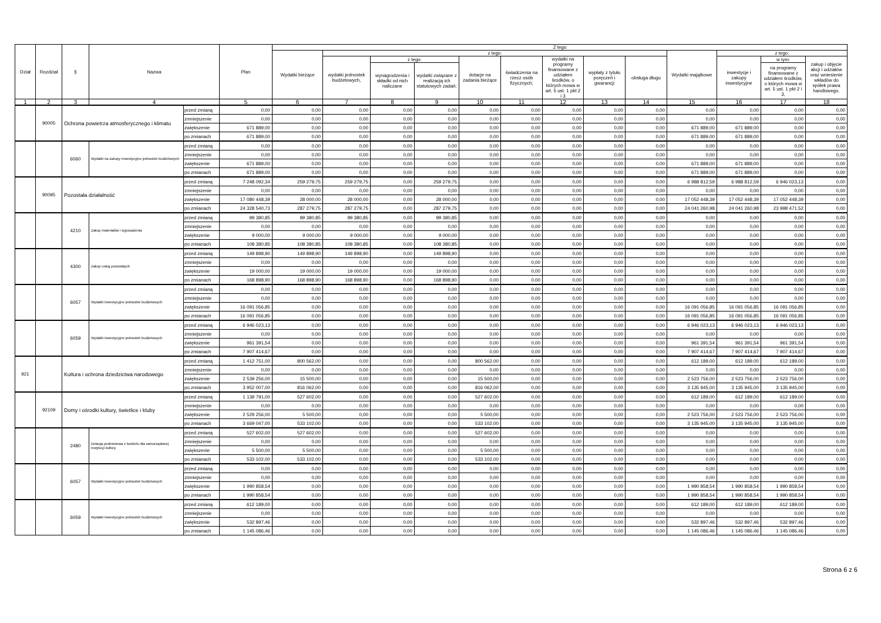| Dział | Rozdział | § | Nazwa | | Plan | Z tego | | | | | | | | | | | | |
| --- | --- | --- | --- | --- | --- | --- | --- | --- | --- | --- | --- | --- | --- | --- | --- | --- | --- | --- |
| | | | | | | Wydatki bieżące | z tego: | | | | | | | | Wydatki majątkowe | z tego: | | |
| | | | | | | | wydatki jednostek budżetowych, | z tego: | | dotacje na zadania bieżące | świadczenia na rzecz osób fizycznych; | wydatki na programy finansowane z udziałem środków, o których mowa w art. 5 ust. 1 pkt 2 i 3 | wypłaty z tytułu poręczeń i gwarancji | obsługa długu | | inwestycje i zakupy inwestycyjne | w tym: | zakup i objęcie akcji i udziałów oraz wniesienie wkładów do spółek prawa handlowego. |
| | | | | | | | | wynagrodzenia i składki od nich naliczane | wydatki związane z realizacją ich statutowych zadań; | | | | | | | | na programy finansowane z udziałem środków, o których mowa w art. 5 ust. 1 pkt 2 i 3, | |
| 1 | 2 | 3 | 4 | | 5 | 6 | 7 | 8 | 9 | 10 | 11 | 12 | 13 | 14 | 15 | 16 | 17 | 18 |
| | 90005 | Ochrona powietrza atmosferycznego i klimatu | | przed zmianą | 0,00 | 0,00 | 0,00 | 0,00 | 0,00 | 0,00 | 0,00 | 0,00 | 0,00 | 0,00 | 0,00 | 0,00 | 0,00 | 0,00 |
| | | | | zmniejszenie | 0,00 | 0,00 | 0,00 | 0,00 | 0,00 | 0,00 | 0,00 | 0,00 | 0,00 | 0,00 | 0,00 | 0,00 | 0,00 | 0,00 |
| | | | | zwiększenie | 671 889,00 | 0,00 | 0,00 | 0,00 | 0,00 | 0,00 | 0,00 | 0,00 | 0,00 | 0,00 | 671 889,00 | 671 889,00 | 0,00 | 0,00 |
| | | | | po zmianach | 671 889,00 | 0,00 | 0,00 | 0,00 | 0,00 | 0,00 | 0,00 | 0,00 | 0,00 | 0,00 | 671 889,00 | 671 889,00 | 0,00 | 0,00 |
| | | 6060 | Wydatki na zakupy inwestycyjne jednostek budżetowych | przed zmianą | 0,00 | 0,00 | 0,00 | 0,00 | 0,00 | 0,00 | 0,00 | 0,00 | 0,00 | 0,00 | 0,00 | 0,00 | 0,00 | 0,00 |
| | | | | zmniejszenie | 0,00 | 0,00 | 0,00 | 0,00 | 0,00 | 0,00 | 0,00 | 0,00 | 0,00 | 0,00 | 0,00 | 0,00 | 0,00 | 0,00 |
| | | | | zwiększenie | 671 889,00 | 0,00 | 0,00 | 0,00 | 0,00 | 0,00 | 0,00 | 0,00 | 0,00 | 0,00 | 671 889,00 | 671 889,00 | 0,00 | 0,00 |
| | | | | po zmianach | 671 889,00 | 0,00 | 0,00 | 0,00 | 0,00 | 0,00 | 0,00 | 0,00 | 0,00 | 0,00 | 671 889,00 | 671 889,00 | 0,00 | 0,00 |
| | 90095 | Pozostała działalność | | przed zmianą | 7 248 092,34 | 259 279,75 | 259 279,75 | 0,00 | 259 279,75 | 0,00 | 0,00 | 0,00 | 0,00 | 0,00 | 6 988 812,59 | 6 988 812,59 | 6 946 023,13 | 0,00 |
| | | | | zmniejszenie | 0,00 | 0,00 | 0,00 | 0,00 | 0,00 | 0,00 | 0,00 | 0,00 | 0,00 | 0,00 | 0,00 | 0,00 | 0,00 | 0,00 |
| | | | | zwiększenie | 17 080 448,39 | 28 000,00 | 28 000,00 | 0,00 | 28 000,00 | 0,00 | 0,00 | 0,00 | 0,00 | 0,00 | 17 052 448,39 | 17 052 448,39 | 17 052 448,39 | 0,00 |
| | | | | po zmianach | 24 328 540,73 | 287 279,75 | 287 279,75 | 0,00 | 287 279,75 | 0,00 | 0,00 | 0,00 | 0,00 | 0,00 | 24 041 260,98 | 24 041 260,98 | 23 998 471,52 | 0,00 |
| | | 4210 | Zakup materiałów i wyposażenia | przed zmianą | 99 380,85 | 99 380,85 | 99 380,85 | 0,00 | 99 380,85 | 0,00 | 0,00 | 0,00 | 0,00 | 0,00 | 0,00 | 0,00 | 0,00 | 0,00 |
| | | | | zmniejszenie | 0,00 | 0,00 | 0,00 | 0,00 | 0,00 | 0,00 | 0,00 | 0,00 | 0,00 | 0,00 | 0,00 | 0,00 | 0,00 | 0,00 |
| | | | | zwiększenie | 9 000,00 | 9 000,00 | 9 000,00 | 0,00 | 9 000,00 | 0,00 | 0,00 | 0,00 | 0,00 | 0,00 | 0,00 | 0,00 | 0,00 | 0,00 |
| | | | | po zmianach | 108 380,85 | 108 380,85 | 108 380,85 | 0,00 | 108 380,85 | 0,00 | 0,00 | 0,00 | 0,00 | 0,00 | 0,00 | 0,00 | 0,00 | 0,00 |
| | | 4300 | Zakup usług pozostałych | przed zmianą | 149 898,90 | 149 898,90 | 149 898,90 | 0,00 | 149 898,90 | 0,00 | 0,00 | 0,00 | 0,00 | 0,00 | 0,00 | 0,00 | 0,00 | 0,00 |
| | | | | zmniejszenie | 0,00 | 0,00 | 0,00 | 0,00 | 0,00 | 0,00 | 0,00 | 0,00 | 0,00 | 0,00 | 0,00 | 0,00 | 0,00 | 0,00 |
| | | | | zwiększenie | 19 000,00 | 19 000,00 | 19 000,00 | 0,00 | 19 000,00 | 0,00 | 0,00 | 0,00 | 0,00 | 0,00 | 0,00 | 0,00 | 0,00 | 0,00 |
| | | | | po zmianach | 168 898,90 | 168 898,90 | 168 898,90 | 0,00 | 168 898,90 | 0,00 | 0,00 | 0,00 | 0,00 | 0,00 | 0,00 | 0,00 | 0,00 | 0,00 |
| | | 6057 | Wydatki inwestycyjne jednostek budżetowych | przed zmianą | 0,00 | 0,00 | 0,00 | 0,00 | 0,00 | 0,00 | 0,00 | 0,00 | 0,00 | 0,00 | 0,00 | 0,00 | 0,00 | 0,00 |
| | | | | zmniejszenie | 0,00 | 0,00 | 0,00 | 0,00 | 0,00 | 0,00 | 0,00 | 0,00 | 0,00 | 0,00 | 0,00 | 0,00 | 0,00 | 0,00 |
| | | | | zwiększenie | 16 091 056,85 | 0,00 | 0,00 | 0,00 | 0,00 | 0,00 | 0,00 | 0,00 | 0,00 | 0,00 | 16 091 056,85 | 16 091 056,85 | 16 091 056,85 | 0,00 |
| | | | | po zmianach | 16 091 056,85 | 0,00 | 0,00 | 0,00 | 0,00 | 0,00 | 0,00 | 0,00 | 0,00 | 0,00 | 16 091 056,85 | 16 091 056,85 | 16 091 056,85 | 0,00 |
| | | 6059 | Wydatki inwestycyjne jednostek budżetowych | przed zmianą | 6 946 023,13 | 0,00 | 0,00 | 0,00 | 0,00 | 0,00 | 0,00 | 0,00 | 0,00 | 0,00 | 6 946 023,13 | 6 946 023,13 | 6 946 023,13 | 0,00 |
| | | | | zmniejszenie | 0,00 | 0,00 | 0,00 | 0,00 | 0,00 | 0,00 | 0,00 | 0,00 | 0,00 | 0,00 | 0,00 | 0,00 | 0,00 | 0,00 |
| | | | | zwiększenie | 961 391,54 | 0,00 | 0,00 | 0,00 | 0,00 | 0,00 | 0,00 | 0,00 | 0,00 | 0,00 | 961 391,54 | 961 391,54 | 961 391,54 | 0,00 |
| | | | | po zmianach | 7 907 414,67 | 0,00 | 0,00 | 0,00 | 0,00 | 0,00 | 0,00 | 0,00 | 0,00 | 0,00 | 7 907 414,67 | 7 907 414,67 | 7 907 414,67 | 0,00 |
| 921 | | Kultura i ochrona dziedzictwa narodowego | | przed zmianą | 1 412 751,00 | 800 562,00 | 0,00 | 0,00 | 0,00 | 800 562,00 | 0,00 | 0,00 | 0,00 | 0,00 | 612 189,00 | 612 189,00 | 612 189,00 | 0,00 |
| | | | | zmniejszenie | 0,00 | 0,00 | 0,00 | 0,00 | 0,00 | 0,00 | 0,00 | 0,00 | 0,00 | 0,00 | 0,00 | 0,00 | 0,00 | 0,00 |
| | | | | zwiększenie | 2 539 256,00 | 15 500,00 | 0,00 | 0,00 | 0,00 | 15 500,00 | 0,00 | 0,00 | 0,00 | 0,00 | 2 523 756,00 | 2 523 756,00 | 2 523 756,00 | 0,00 |
| | | | | po zmianach | 3 952 007,00 | 816 062,00 | 0,00 | 0,00 | 0,00 | 816 062,00 | 0,00 | 0,00 | 0,00 | 0,00 | 3 135 945,00 | 3 135 945,00 | 3 135 945,00 | 0,00 |
| | 92109 | Domy i ośrodki kultury, świetlice i kluby | | przed zmianą | 1 139 791,00 | 527 602,00 | 0,00 | 0,00 | 0,00 | 527 602,00 | 0,00 | 0,00 | 0,00 | 0,00 | 612 189,00 | 612 189,00 | 612 189,00 | 0,00 |
| | | | | zmniejszenie | 0,00 | 0,00 | 0,00 | 0,00 | 0,00 | 0,00 | 0,00 | 0,00 | 0,00 | 0,00 | 0,00 | 0,00 | 0,00 | 0,00 |
| | | | | zwiększenie | 2 529 256,00 | 5 500,00 | 0,00 | 0,00 | 0,00 | 5 500,00 | 0,00 | 0,00 | 0,00 | 0,00 | 2 523 756,00 | 2 523 756,00 | 2 523 756,00 | 0,00 |
| | | | | po zmianach | 3 669 047,00 | 533 102,00 | 0,00 | 0,00 | 0,00 | 533 102,00 | 0,00 | 0,00 | 0,00 | 0,00 | 3 135 945,00 | 3 135 945,00 | 3 135 945,00 | 0,00 |
| | | 2480 | Dotacja podmiotowa z budżetu dla samorządowej instytucji kultury | przed zmianą | 527 602,00 | 527 602,00 | 0,00 | 0,00 | 0,00 | 527 602,00 | 0,00 | 0,00 | 0,00 | 0,00 | 0,00 | 0,00 | 0,00 | 0,00 |
| | | | | zmniejszenie | 0,00 | 0,00 | 0,00 | 0,00 | 0,00 | 0,00 | 0,00 | 0,00 | 0,00 | 0,00 | 0,00 | 0,00 | 0,00 | 0,00 |
| | | | | zwiększenie | 5 500,00 | 5 500,00 | 0,00 | 0,00 | 0,00 | 5 500,00 | 0,00 | 0,00 | 0,00 | 0,00 | 0,00 | 0,00 | 0,00 | 0,00 |
| | | | | po zmianach | 533 102,00 | 533 102,00 | 0,00 | 0,00 | 0,00 | 533 102,00 | 0,00 | 0,00 | 0,00 | 0,00 | 0,00 | 0,00 | 0,00 | 0,00 |
| | | 6057 | Wydatki inwestycyjne jednostek budżetowych | przed zmianą | 0,00 | 0,00 | 0,00 | 0,00 | 0,00 | 0,00 | 0,00 | 0,00 | 0,00 | 0,00 | 0,00 | 0,00 | 0,00 | 0,00 |
| | | | | zmniejszenie | 0,00 | 0,00 | 0,00 | 0,00 | 0,00 | 0,00 | 0,00 | 0,00 | 0,00 | 0,00 | 0,00 | 0,00 | 0,00 | 0,00 |
| | | | | zwiększenie | 1 990 858,54 | 0,00 | 0,00 | 0,00 | 0,00 | 0,00 | 0,00 | 0,00 | 0,00 | 0,00 | 1 990 858,54 | 1 990 858,54 | 1 990 858,54 | 0,00 |
| | | | | po zmianach | 1 990 858,54 | 0,00 | 0,00 | 0,00 | 0,00 | 0,00 | 0,00 | 0,00 | 0,00 | 0,00 | 1 990 858,54 | 1 990 858,54 | 1 990 858,54 | 0,00 |
| | | 6059 | Wydatki inwestycyjne jednostek budżetowych | przed zmianą | 612 189,00 | 0,00 | 0,00 | 0,00 | 0,00 | 0,00 | 0,00 | 0,00 | 0,00 | 0,00 | 612 189,00 | 612 189,00 | 612 189,00 | 0,00 |
| | | | | zmniejszenie | 0,00 | 0,00 | 0,00 | 0,00 | 0,00 | 0,00 | 0,00 | 0,00 | 0,00 | 0,00 | 0,00 | 0,00 | 0,00 | 0,00 |
| | | | | zwiększenie | 532 897,46 | 0,00 | 0,00 | 0,00 | 0,00 | 0,00 | 0,00 | 0,00 | 0,00 | 0,00 | 532 897,46 | 532 897,46 | 532 897,46 | 0,00 |
| | | | | po zmianach | 1 145 086,46 | 0,00 | 0,00 | 0,00 | 0,00 | 0,00 | 0,00 | 0,00 | 0,00 | 0,00 | 1 145 086,46 | 1 145 086,46 | 1 145 086,46 | 0,00 |
Strona 6 z 6